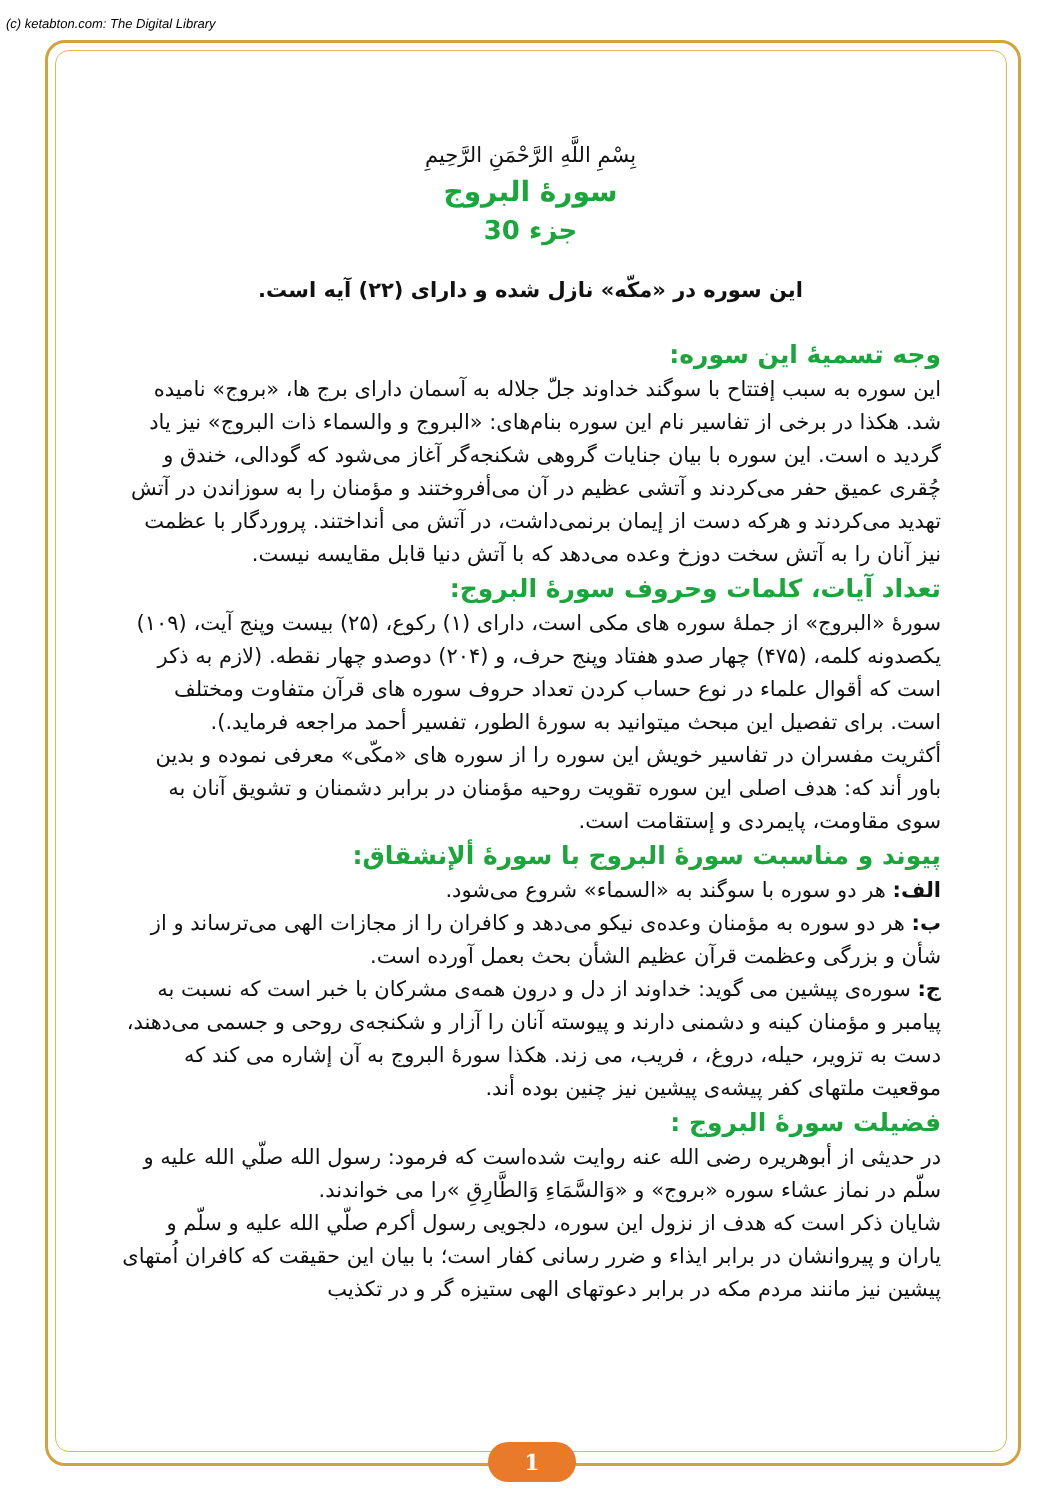(c) ketabton.com: The Digital Library
بِسْمِ اللَّهِ الرَّحْمَنِ الرَّحِيمِ
سورهٔ البروج
جزء 30
این سوره در «مکّه» نازل شده و دارای (۲۲) آیه است.
وجه تسمیهٔ این سوره:
این سوره به سبب إفتتاح با سوگند خداوند جلّ جلاله به آسمان دارای برج ها، «بروج» نامیده شد. هکذا در برخی از تفاسیر نام این سوره بنام‌های: «البروج و والسماء ذات البروج» نیز یاد گردید ه است. این سوره با بیان جنایات گروهی شکنجه‌گر آغاز می‌شود که گودالی، خندق و چُقری عمیق حفر می‌کردند و آتشی عظیم در آن می‌أفروختند و مؤمنان را به سوزاندن در آتش تهدید می‌کردند و هرکه دست از إیمان برنمی‌داشت، در آتش می أنداختند. پروردگار با عظمت نیز آنان را به آتش سخت دوزخ وعده می‌دهد که با آتش دنیا قابل مقایسه نیست.
تعداد آیات، کلمات وحروف سورهٔ البروج:
سورهٔ «البروج» از جملهٔ سوره های مکی است، دارای (۱) رکوع، (۲۵) بیست وپنج آیت، (۱۰۹) یکصدونه کلمه، (۴۷۵) چهار صدو هفتاد وپنج حرف، و (۲۰۴) دوصدو چهار نقطه. (لازم به ذکر است که أقوال علماء در نوع حساب کردن تعداد حروف سوره های قرآن متفاوت ومختلف است. برای تفصیل این مبحث میتوانید به سورهٔ الطور، تفسیر أحمد مراجعه فرماید.).
أکثریت مفسران در تفاسیر خویش این سوره را از سوره های «مکّی» معرفی نموده و بدین باور أند که: هدف اصلی این سوره تقویت روحیه مؤمنان در برابر دشمنان و تشویق آنان به سوی مقاومت، پایمردی و إستقامت است.
پیوند و مناسبت سورهٔ البروج با سورهٔ ألإنشقاق:
الف: هر دو سوره با سوگند به «السماء» شروع می‌شود.
ب: هر دو سوره به مؤمنان وعده‌ی نیکو می‌دهد و کافران را از مجازات الهی می‌ترساند و از شأن و بزرگی وعظمت قرآن عظیم الشأن بحث بعمل آورده است.
ج: سوره‌ی پیشین می گوید: خداوند از دل و درون همه‌ی مشرکان با خبر است که نسبت به پیامبر و مؤمنان کینه و دشمنی دارند و پیوسته آنان را آزار و شکنجه‌ی روحی و جسمی می‌دهند، دست به تزویر، حیله، دروغ، ، فریب، می زند. هکذا سورهٔ البروج به آن إشاره می کند که موقعیت ملتهای کفر پیشه‌ی پیشین نیز چنین بوده أند.
فضیلت سورهٔ البروج :
در حدیثی از أبوهریره رضی الله عنه روایت شده‌است که فرمود: رسول الله صلّي الله عليه و سلّم در نماز عشاء سوره «بروج» و «وَالسَّمَاءِ وَالطَّارِقِ »را می خواندند.
شایان ذکر است که هدف از نزول این سوره، دلجویی رسول أکرم صلّي الله عليه و سلّم و یاران و پیروانشان در برابر ایذاء و ضرر رسانی کفار است؛ با بیان این حقیقت که کافران اُمتهای پیشین نیز مانند مردم مکه در برابر دعوتهای الهی ستیزه گر و در تکذیب
1